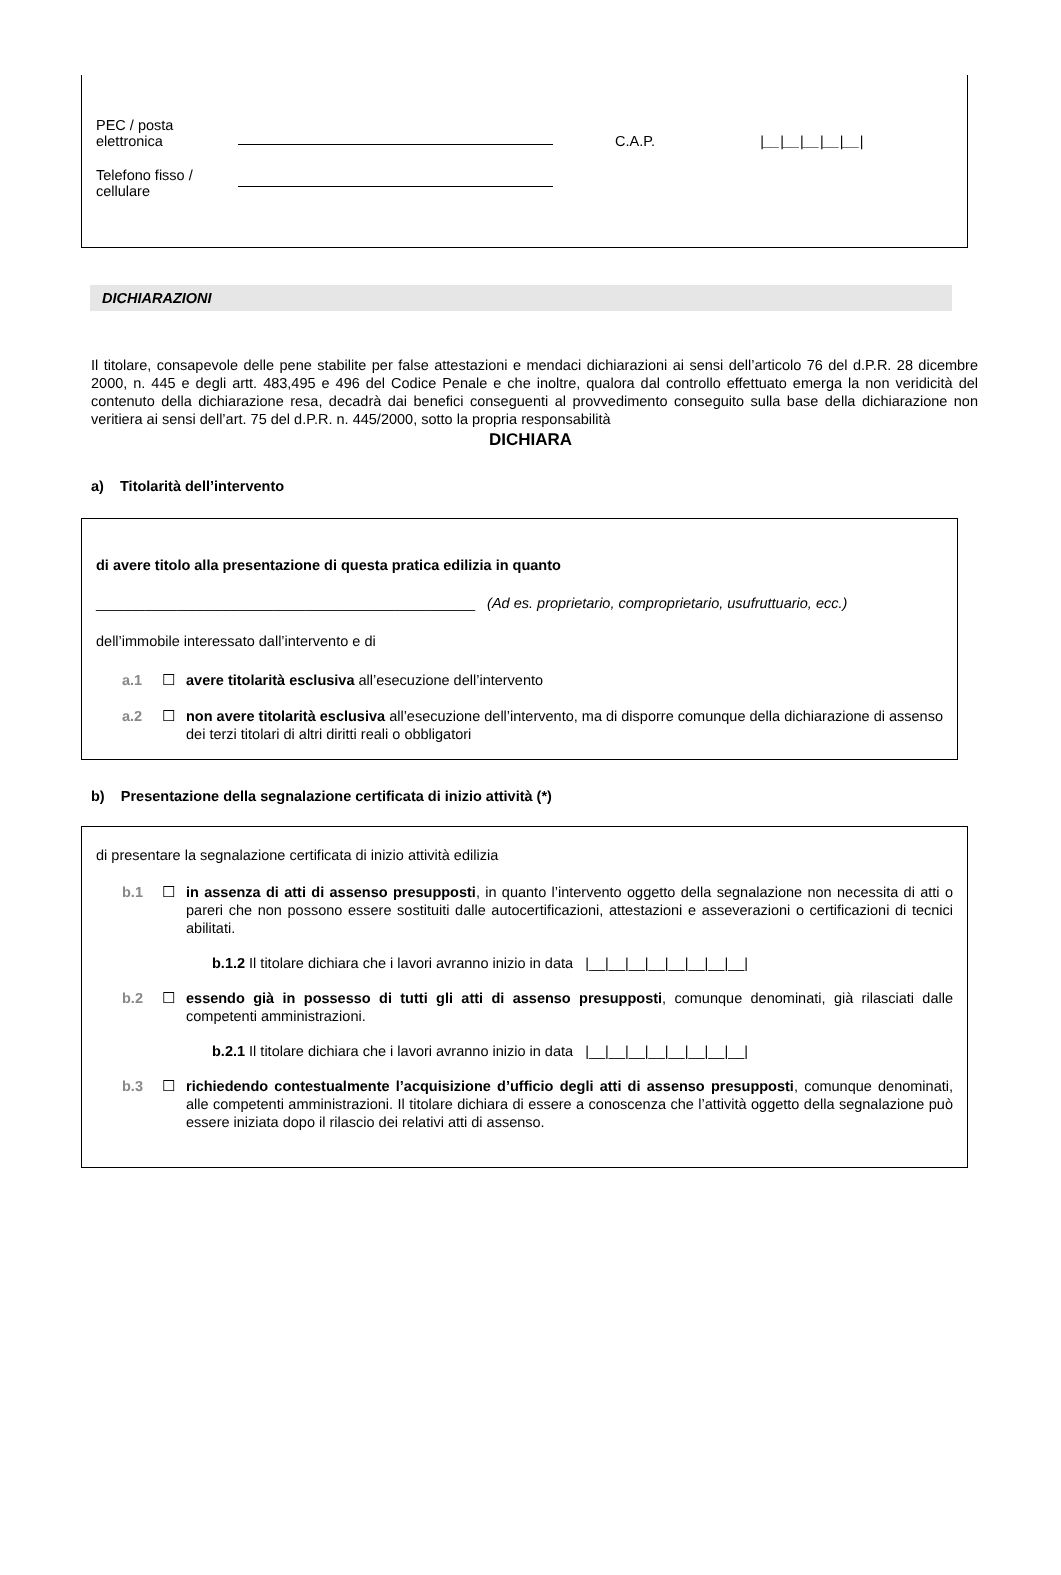PEC / posta
elettronica
C.A.P.
|__|__|__|__|__|
Telefono fisso /
cellulare
DICHIARAZIONI
Il titolare, consapevole delle pene stabilite per false attestazioni e mendaci dichiarazioni ai sensi dell’articolo 76 del d.P.R. 28 dicembre 2000, n. 445 e degli artt. 483,495 e 496 del Codice Penale e che inoltre, qualora dal controllo effettuato emerga la non veridicità del contenuto della dichiarazione resa, decadrà dai benefici conseguenti al provvedimento conseguito sulla base della dichiarazione non veritiera ai sensi dell’art. 75 del d.P.R. n. 445/2000, sotto la propria responsabilità
DICHIARA
a) Titolarità dell’intervento
di avere titolo alla presentazione di questa pratica edilizia in quanto
_______________________________________________ (Ad es. proprietario, comproprietario, usufruttuario, ecc.)
dell’immobile interessato dall’intervento e di
a.1 ☐ avere titolarità esclusiva all’esecuzione dell’intervento
a.2 ☐ non avere titolarità esclusiva all’esecuzione dell’intervento, ma di disporre comunque della dichiarazione di assenso dei terzi titolari di altri diritti reali o obbligatori
b) Presentazione della segnalazione certificata di inizio attività (*)
di presentare la segnalazione certificata di inizio attività edilizia
b.1 ☐ in assenza di atti di assenso presupposti, in quanto l’intervento oggetto della segnalazione non necessita di atti o pareri che non possono essere sostituiti dalle autocertificazioni, attestazioni e asseverazioni o certificazioni di tecnici abilitati.
b.1.2 Il titolare dichiara che i lavori avranno inizio in data |__|__|__|__|__|__|__|__|
b.2 ☐ essendo già in possesso di tutti gli atti di assenso presupposti, comunque denominati, già rilasciati dalle competenti amministrazioni.
b.2.1 Il titolare dichiara che i lavori avranno inizio in data |__|__|__|__|__|__|__|__|
b.3 ☐ richiedendo contestualmente l’acquisizione d’ufficio degli atti di assenso presupposti, comunque denominati, alle competenti amministrazioni. Il titolare dichiara di essere a conoscenza che l’attività oggetto della segnalazione può essere iniziata dopo il rilascio dei relativi atti di assenso.